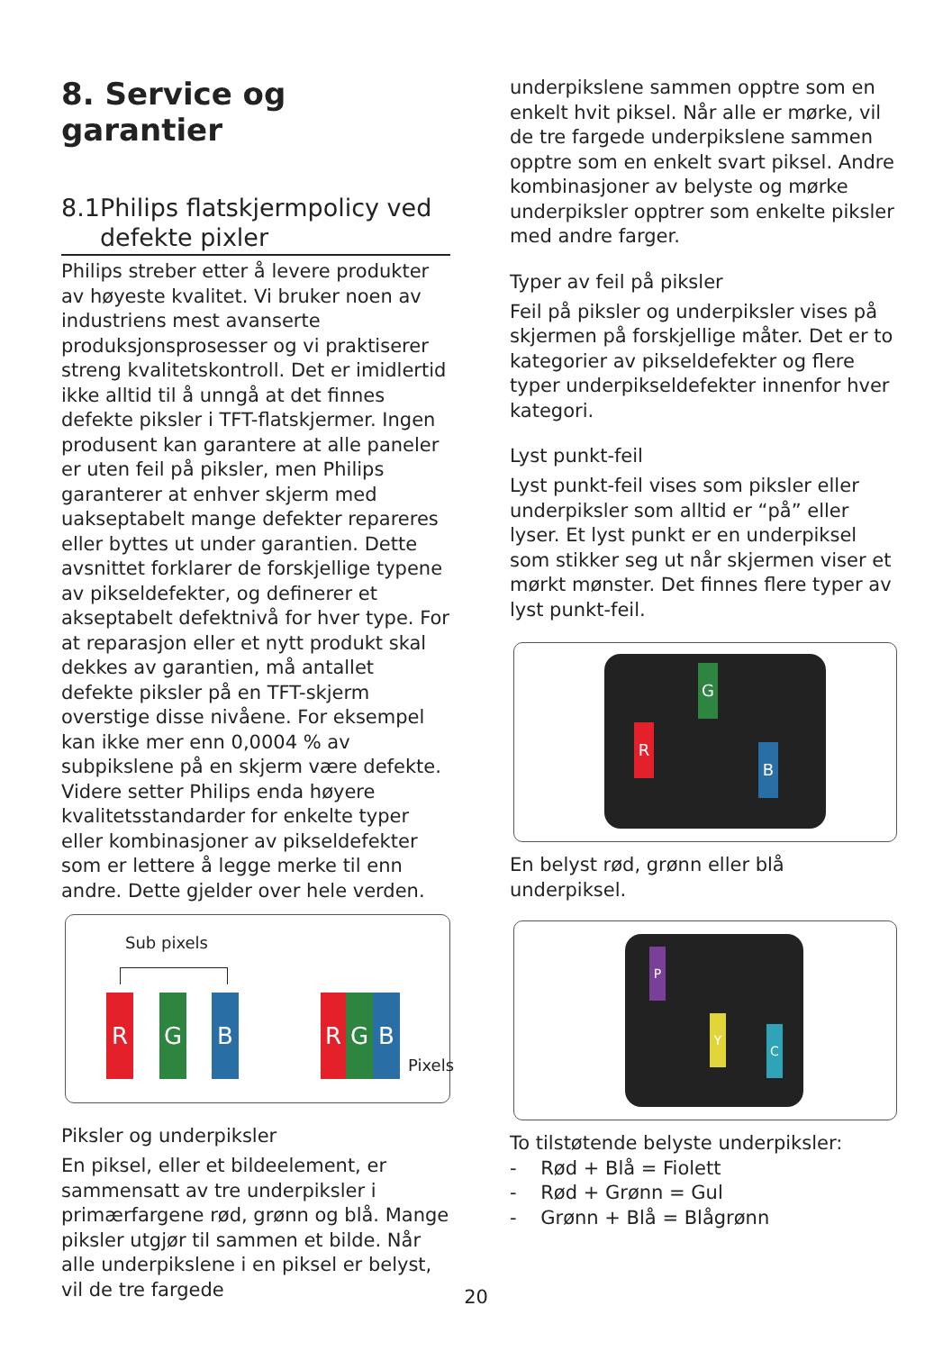8. Service og garantier
8.1 Philips flatskjermpolicy ved defekte pixler
Philips streber etter å levere produkter av høyeste kvalitet. Vi bruker noen av industriens mest avanserte produksjonsprosesser og vi praktiserer streng kvalitetskontroll. Det er imidlertid ikke alltid til å unngå at det finnes defekte piksler i TFT-flatskjermer. Ingen produsent kan garantere at alle paneler er uten feil på piksler, men Philips garanterer at enhver skjerm med uakseptabelt mange defekter repareres eller byttes ut under garantien. Dette avsnittet forklarer de forskjellige typene av pikseldefekter, og definerer et akseptabelt defektnivå for hver type. For at reparasjon eller et nytt produkt skal dekkes av garantien, må antallet defekte piksler på en TFT-skjerm overstige disse nivåene. For eksempel kan ikke mer enn 0,0004 % av subpikslene på en skjerm være defekte. Videre setter Philips enda høyere kvalitetsstandarder for enkelte typer eller kombinasjoner av pikseldefekter som er lettere å legge merke til enn andre. Dette gjelder over hele verden.
Sub pixels
R G B R G B
Pixels
Piksler og underpiksler
En piksel, eller et bildeelement, er sammensatt av tre underpiksler i primærfargene rød, grønn og blå. Mange piksler utgjør til sammen et bilde. Når alle underpikslene i en piksel er belyst, vil de tre fargede
underpikslene sammen opptre som en enkelt hvit piksel. Når alle er mørke, vil de tre fargede underpikslene sammen opptre som en enkelt svart piksel. Andre kombinasjoner av belyste og mørke underpiksler opptrer som enkelte piksler med andre farger.
Typer av feil på piksler
Feil på piksler og underpiksler vises på skjermen på forskjellige måter. Det er to kategorier av pikseldefekter og flere typer underpikseldefekter innenfor hver kategori.
Lyst punkt-feil
Lyst punkt-feil vises som piksler eller underpiksler som alltid er “på” eller lyser. Et lyst punkt er en underpiksel som stikker seg ut når skjermen viser et mørkt mønster. Det finnes flere typer av lyst punkt-feil.
G
R
B
En belyst rød, grønn eller blå underpiksel.
P
Y
C
To tilstøtende belyste underpiksler:
- Rød + Blå = Fiolett
- Rød + Grønn = Gul
- Grønn + Blå = Blågrønn
20